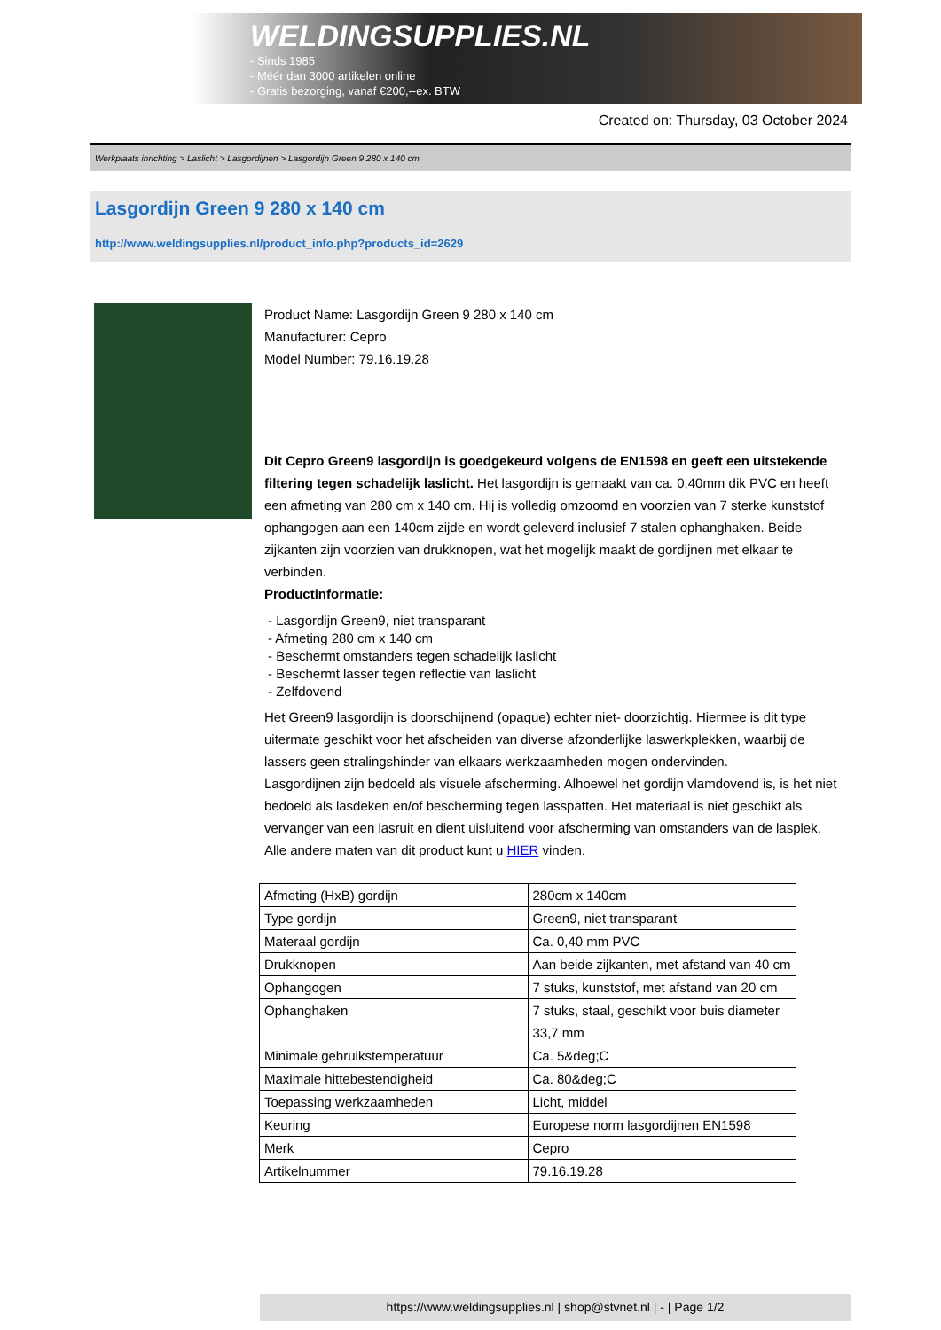WELDINGSUPPLIES.NL
- Sinds 1985
- Méér dan 3000 artikelen online
- Gratis bezorging, vanaf €200,--ex. BTW
Created on: Thursday, 03 October 2024
Werkplaats inrichting > Laslicht > Lasgordijnen > Lasgordijn Green 9 280 x 140 cm
Lasgordijn Green 9 280 x 140 cm
http://www.weldingsupplies.nl/product_info.php?products_id=2629
Product Name: Lasgordijn Green 9 280 x 140 cm
Manufacturer: Cepro
Model Number: 79.16.19.28
Dit Cepro Green9 lasgordijn is goedgekeurd volgens de EN1598 en geeft een uitstekende filtering tegen schadelijk laslicht. Het lasgordijn is gemaakt van ca. 0,40mm dik PVC en heeft een afmeting van 280 cm x 140 cm. Hij is volledig omzoomd en voorzien van 7 sterke kunststof ophangogen aan een 140cm zijde en wordt geleverd inclusief 7 stalen ophanghaken. Beide zijkanten zijn voorzien van drukknopen, wat het mogelijk maakt de gordijnen met elkaar te verbinden.
Productinformatie:
- Lasgordijn Green9, niet transparant
- Afmeting 280 cm x 140 cm
- Beschermt omstanders tegen schadelijk laslicht
- Beschermt lasser tegen reflectie van laslicht
- Zelfdovend
Het Green9 lasgordijn is doorschijnend (opaque) echter niet- doorzichtig. Hiermee is dit type uitermate geschikt voor het afscheiden van diverse afzonderlijke laswerkplekken, waarbij de lassers geen stralingshinder van elkaars werkzaamheden mogen ondervinden.
Lasgordijnen zijn bedoeld als visuele afscherming. Alhoewel het gordijn vlamdovend is, is het niet bedoeld als lasdeken en/of bescherming tegen lasspatten. Het materiaal is niet geschikt als vervanger van een lasruit en dient uisluitend voor afscherming van omstanders van de lasplek.
Alle andere maten van dit product kunt u HIER vinden.
| Afmeting (HxB) gordijn | 280cm x 140cm |
| Type gordijn | Green9, niet transparant |
| Materaal gordijn | Ca. 0,40 mm PVC |
| Drukknopen | Aan beide zijkanten, met afstand van 40 cm |
| Ophangogen | 7 stuks, kunststof, met afstand van 20 cm |
| Ophanghaken | 7 stuks, staal, geschikt voor buis diameter 33,7 mm |
| Minimale gebruikstemperatuur | Ca. 5&deg;C |
| Maximale hittebestendigheid | Ca. 80&deg;C |
| Toepassing werkzaamheden | Licht, middel |
| Keuring | Europese norm lasgordijnen EN1598 |
| Merk | Cepro |
| Artikelnummer | 79.16.19.28 |
https://www.weldingsupplies.nl | shop@stvnet.nl | - | Page 1/2